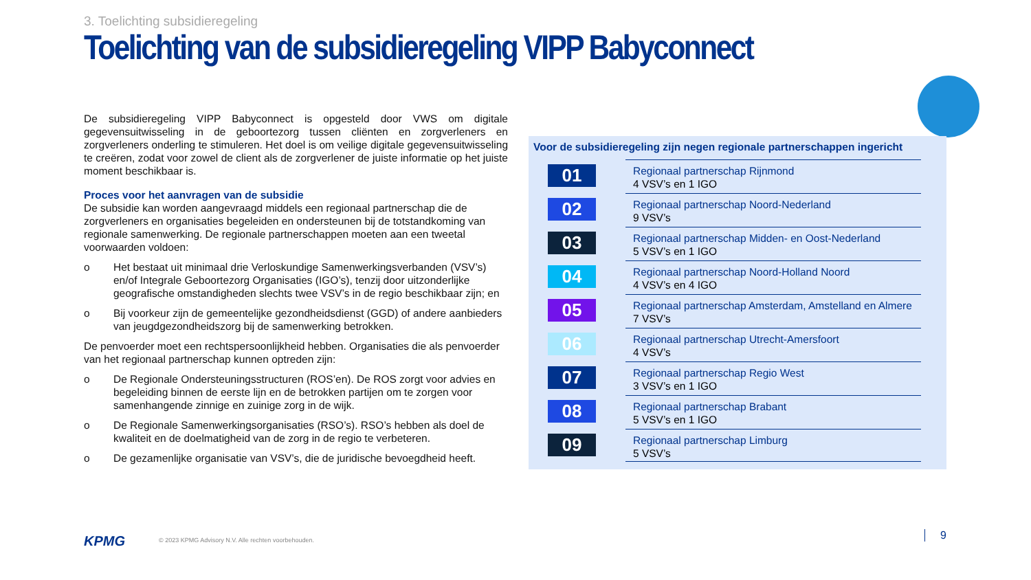3. Toelichting subsidieregeling
Toelichting van de subsidieregeling VIPP Babyconnect
De subsidieregeling VIPP Babyconnect is opgesteld door VWS om digitale gegevensuitwisseling in de geboortezorg tussen cliënten en zorgverleners en zorgverleners onderling te stimuleren. Het doel is om veilige digitale gegevensuitwisseling te creëren, zodat voor zowel de client als de zorgverlener de juiste informatie op het juiste moment beschikbaar is.
Proces voor het aanvragen van de subsidie
De subsidie kan worden aangevraagd middels een regionaal partnerschap die de zorgverleners en organisaties begeleiden en ondersteunen bij de totstandkoming van regionale samenwerking. De regionale partnerschappen moeten aan een tweetal voorwaarden voldoen:
o Het bestaat uit minimaal drie Verloskundige Samenwerkingsverbanden (VSV’s) en/of Integrale Geboortezorg Organisaties (IGO’s), tenzij door uitzonderlijke geografische omstandigheden slechts twee VSV’s in de regio beschikbaar zijn; en
o Bij voorkeur zijn de gemeentelijke gezondheidsdienst (GGD) of andere aanbieders van jeugdgezondheidszorg bij de samenwerking betrokken.
De penvoerder moet een rechtspersoonlijkheid hebben. Organisaties die als penvoerder van het regionaal partnerschap kunnen optreden zijn:
o De Regionale Ondersteuningsstructuren (ROS’en). De ROS zorgt voor advies en begeleiding binnen de eerste lijn en de betrokken partijen om te zorgen voor samenhangende zinnige en zuinige zorg in de wijk.
o De Regionale Samenwerkingsorganisaties (RSO’s). RSO’s hebben als doel de kwaliteit en de doelmatigheid van de zorg in de regio te verbeteren.
o De gezamenlijke organisatie van VSV’s, die de juridische bevoegdheid heeft.
Voor de subsidieregeling zijn negen regionale partnerschappen ingericht
01
Regionaal partnerschap Rijnmond
4 VSV’s en 1 IGO
02
Regionaal partnerschap Noord-Nederland
9 VSV’s
03
Regionaal partnerschap Midden- en Oost-Nederland
5 VSV’s en 1 IGO
04
Regionaal partnerschap Noord-Holland Noord
4 VSV’s en 4 IGO
05
Regionaal partnerschap Amsterdam, Amstelland en Almere
7 VSV’s
06
Regionaal partnerschap Utrecht-Amersfoort
4 VSV’s
07
Regionaal partnerschap Regio West
3 VSV’s en 1 IGO
08
Regionaal partnerschap Brabant
5 VSV’s en 1 IGO
09
Regionaal partnerschap Limburg
5 VSV’s
KPMG
© 2023 KPMG Advisory N.V. Alle rechten voorbehouden.
9